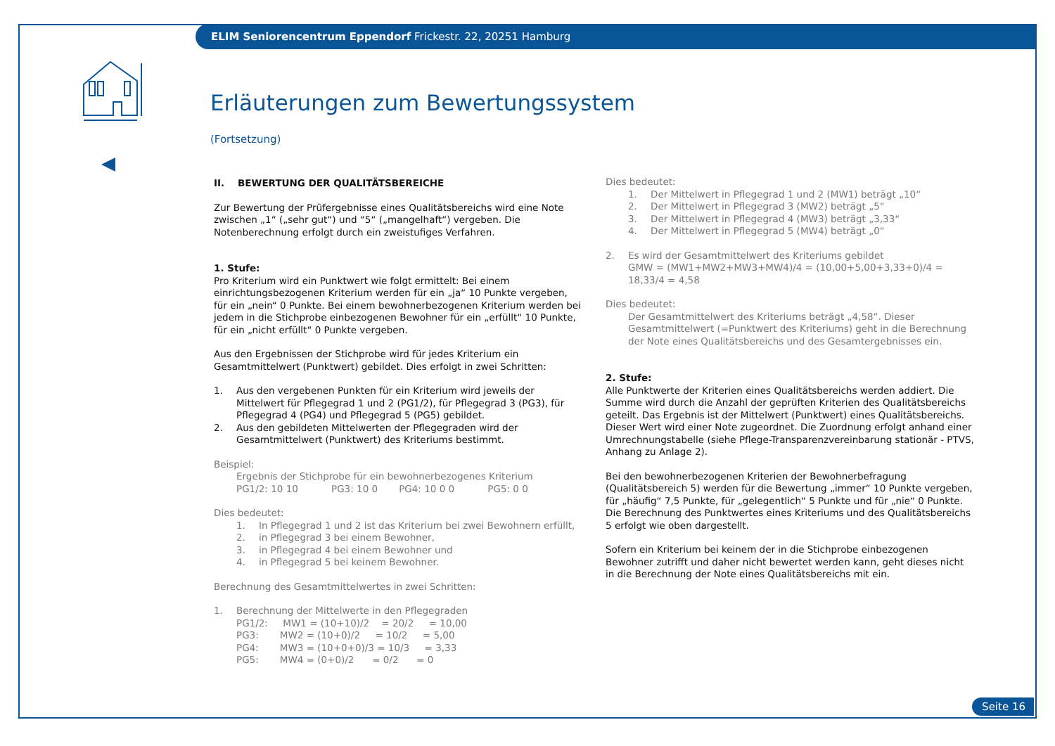ELIM Seniorencentrum Eppendorf Frickestr. 22, 20251 Hamburg
Erläuterungen zum Bewertungssystem
(Fortsetzung)
II. BEWERTUNG DER QUALITÄTSBEREICHE
Zur Bewertung der Prüfergebnisse eines Qualitätsbereichs wird eine Note zwischen „1“ („sehr gut“) und “5“ („mangelhaft“) vergeben. Die Notenberechnung erfolgt durch ein zweistufiges Verfahren.
1. Stufe:
Pro Kriterium wird ein Punktwert wie folgt ermittelt: Bei einem einrichtungsbezogenen Kriterium werden für ein „ja“ 10 Punkte vergeben, für ein „nein“ 0 Punkte. Bei einem bewohnerbezogenen Kriterium werden bei jedem in die Stichprobe einbezogenen Bewohner für ein „erfüllt“ 10 Punkte, für ein „nicht erfüllt“ 0 Punkte vergeben.
Aus den Ergebnissen der Stichprobe wird für jedes Kriterium ein Gesamtmittelwert (Punktwert) gebildet. Dies erfolgt in zwei Schritten:
1. Aus den vergebenen Punkten für ein Kriterium wird jeweils der Mittelwert für Pflegegrad 1 und 2 (PG1/2), für Pflegegrad 3 (PG3), für Pflegegrad 4 (PG4) und Pflegegrad 5 (PG5) gebildet.
2. Aus den gebildeten Mittelwerten der Pflegegraden wird der Gesamtmittelwert (Punktwert) des Kriteriums bestimmt.
Beispiel:
Ergebnis der Stichprobe für ein bewohnerbezogenes Kriterium
PG1/2: 10 10 PG3: 10 0 PG4: 10 0 0 PG5: 0 0
Dies bedeutet:
1. In Pflegegrad 1 und 2 ist das Kriterium bei zwei Bewohnern erfüllt,
2. in Pflegegrad 3 bei einem Bewohner,
3. in Pflegegrad 4 bei einem Bewohner und
4. in Pflegegrad 5 bei keinem Bewohner.
Berechnung des Gesamtmittelwertes in zwei Schritten:
1. Berechnung der Mittelwerte in den Pflegegraden
PG1/2: MW1 = (10+10)/2 = 20/2 = 10,00
PG3: MW2 = (10+0)/2 = 10/2 = 5,00
PG4: MW3 = (10+0+0)/3 = 10/3 = 3,33
PG5: MW4 = (0+0)/2 = 0/2 = 0
Dies bedeutet:
1. Der Mittelwert in Pflegegrad 1 und 2 (MW1) beträgt „10“
2. Der Mittelwert in Pflegegrad 3 (MW2) beträgt „5“
3. Der Mittelwert in Pflegegrad 4 (MW3) beträgt „3,33“
4. Der Mittelwert in Pflegegrad 5 (MW4) beträgt „0“
2. Es wird der Gesamtmittelwert des Kriteriums gebildet
GMW = (MW1+MW2+MW3+MW4)/4 = (10,00+5,00+3,33+0)/4 = 18,33/4 = 4,58
Dies bedeutet:
Der Gesamtmittelwert des Kriteriums beträgt „4,58“. Dieser Gesamtmittelwert (=Punktwert des Kriteriums) geht in die Berechnung der Note eines Qualitätsbereichs und des Gesamtergebnisses ein.
2. Stufe:
Alle Punktwerte der Kriterien eines Qualitätsbereichs werden addiert. Die Summe wird durch die Anzahl der geprüften Kriterien des Qualitätsbereichs geteilt. Das Ergebnis ist der Mittelwert (Punktwert) eines Qualitätsbereichs. Dieser Wert wird einer Note zugeordnet. Die Zuordnung erfolgt anhand einer Umrechnungstabelle (siehe Pflege-Transparenzvereinbarung stationär - PTVS, Anhang zu Anlage 2).
Bei den bewohnerbezogenen Kriterien der Bewohnerbefragung (Qualitätsbereich 5) werden für die Bewertung „immer“ 10 Punkte vergeben, für „häufig“ 7,5 Punkte, für „gelegentlich“ 5 Punkte und für „nie“ 0 Punkte. Die Berechnung des Punktwertes eines Kriteriums und des Qualitätsbereichs 5 erfolgt wie oben dargestellt.
Sofern ein Kriterium bei keinem der in die Stichprobe einbezogenen Bewohner zutrifft und daher nicht bewertet werden kann, geht dieses nicht in die Berechnung der Note eines Qualitätsbereichs mit ein.
Seite 16